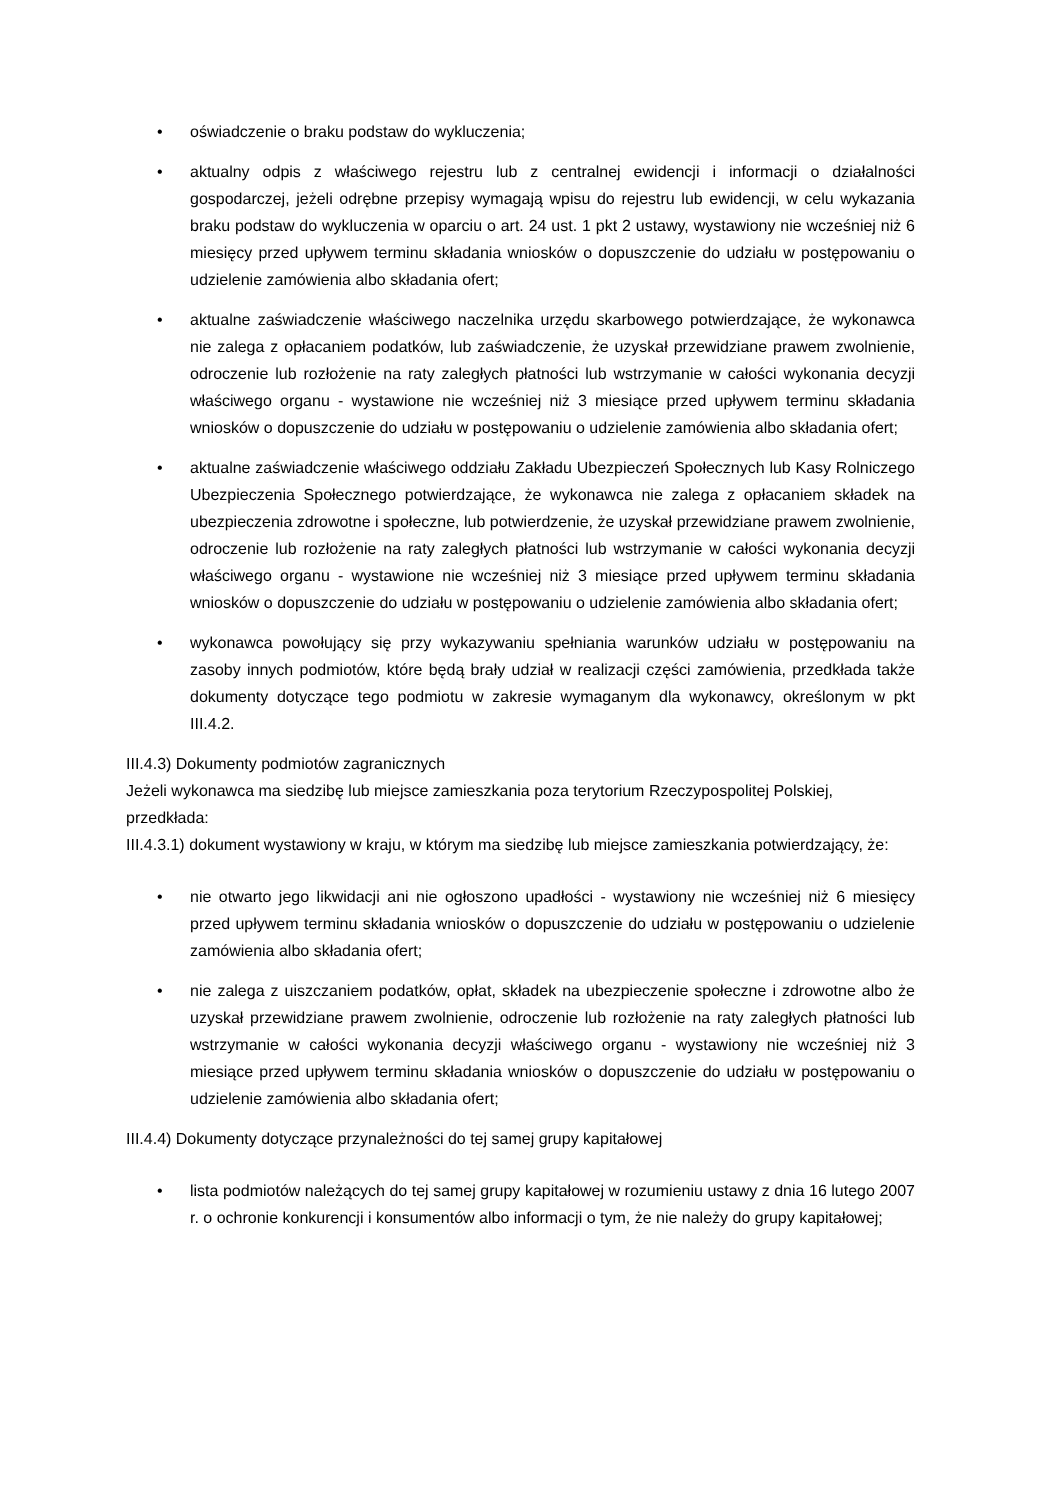• oświadczenie o braku podstaw do wykluczenia;
• aktualny odpis z właściwego rejestru lub z centralnej ewidencji i informacji o działalności gospodarczej, jeżeli odrębne przepisy wymagają wpisu do rejestru lub ewidencji, w celu wykazania braku podstaw do wykluczenia w oparciu o art. 24 ust. 1 pkt 2 ustawy, wystawiony nie wcześniej niż 6 miesięcy przed upływem terminu składania wniosków o dopuszczenie do udziału w postępowaniu o udzielenie zamówienia albo składania ofert;
• aktualne zaświadczenie właściwego naczelnika urzędu skarbowego potwierdzające, że wykonawca nie zalega z opłacaniem podatków, lub zaświadczenie, że uzyskał przewidziane prawem zwolnienie, odroczenie lub rozłożenie na raty zaległych płatności lub wstrzymanie w całości wykonania decyzji właściwego organu - wystawione nie wcześniej niż 3 miesiące przed upływem terminu składania wniosków o dopuszczenie do udziału w postępowaniu o udzielenie zamówienia albo składania ofert;
• aktualne zaświadczenie właściwego oddziału Zakładu Ubezpieczeń Społecznych lub Kasy Rolniczego Ubezpieczenia Społecznego potwierdzające, że wykonawca nie zalega z opłacaniem składek na ubezpieczenia zdrowotne i społeczne, lub potwierdzenie, że uzyskał przewidziane prawem zwolnienie, odroczenie lub rozłożenie na raty zaległych płatności lub wstrzymanie w całości wykonania decyzji właściwego organu - wystawione nie wcześniej niż 3 miesiące przed upływem terminu składania wniosków o dopuszczenie do udziału w postępowaniu o udzielenie zamówienia albo składania ofert;
• wykonawca powołujący się przy wykazywaniu spełniania warunków udziału w postępowaniu na zasoby innych podmiotów, które będą brały udział w realizacji części zamówienia, przedkłada także dokumenty dotyczące tego podmiotu w zakresie wymaganym dla wykonawcy, określonym w pkt III.4.2.
III.4.3) Dokumenty podmiotów zagranicznych
Jeżeli wykonawca ma siedzibę lub miejsce zamieszkania poza terytorium Rzeczypospolitej Polskiej, przedkłada:
III.4.3.1) dokument wystawiony w kraju, w którym ma siedzibę lub miejsce zamieszkania potwierdzający, że:
• nie otwarto jego likwidacji ani nie ogłoszono upadłości - wystawiony nie wcześniej niż 6 miesięcy przed upływem terminu składania wniosków o dopuszczenie do udziału w postępowaniu o udzielenie zamówienia albo składania ofert;
• nie zalega z uiszczaniem podatków, opłat, składek na ubezpieczenie społeczne i zdrowotne albo że uzyskał przewidziane prawem zwolnienie, odroczenie lub rozłożenie na raty zaległych płatności lub wstrzymanie w całości wykonania decyzji właściwego organu - wystawiony nie wcześniej niż 3 miesiące przed upływem terminu składania wniosków o dopuszczenie do udziału w postępowaniu o udzielenie zamówienia albo składania ofert;
III.4.4) Dokumenty dotyczące przynależności do tej samej grupy kapitałowej
• lista podmiotów należących do tej samej grupy kapitałowej w rozumieniu ustawy z dnia 16 lutego 2007 r. o ochronie konkurencji i konsumentów albo informacji o tym, że nie należy do grupy kapitałowej;